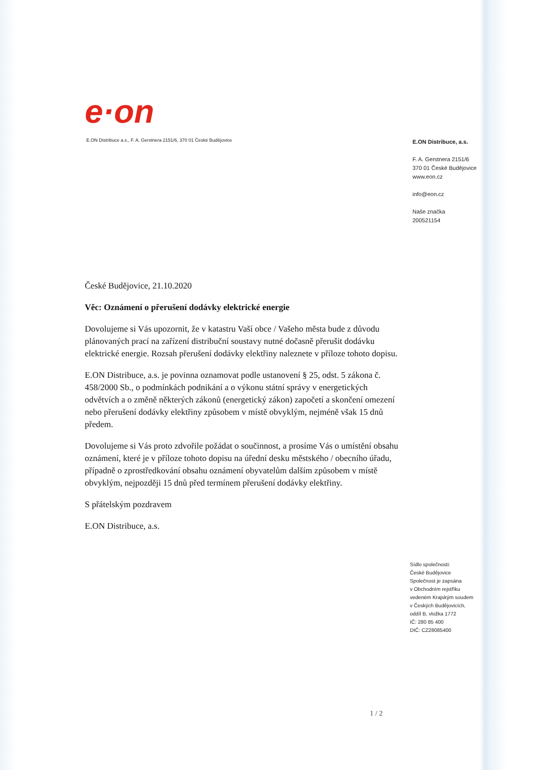e·on
E.ON Distribuce a.s., F. A. Gerstnera 2151/6, 370 01 České Budějovice
E.ON Distribuce, a.s.
F. A. Gerstnera 2151/6
370 01 České Budějovice
www.eon.cz
info@eon.cz
Naše značka
200521154
České Budějovice, 21.10.2020
Věc: Oznámení o přerušení dodávky elektrické energie
Dovolujeme si Vás upozornit, že v katastru Vaší obce / Vašeho města bude z důvodu plánovaných prací na zařízení distribuční soustavy nutné dočasně přerušit dodávku elektrické energie. Rozsah přerušení dodávky elektřiny naleznete v příloze tohoto dopisu.
E.ON Distribuce, a.s. je povinna oznamovat podle ustanovení § 25, odst. 5 zákona č. 458/2000 Sb., o podmínkách podnikání a o výkonu státní správy v energetických odvětvích a o změně některých zákonů (energetický zákon) započetí a skončení omezení nebo přerušení dodávky elektřiny způsobem v místě obvyklým, nejméně však 15 dnů předem.
Dovolujeme si Vás proto zdvořile požádat o součinnost, a prosíme Vás o umístění obsahu oznámení, které je v příloze tohoto dopisu na úřední desku městského / obecního úřadu, případně o zprostředkování obsahu oznámení obyvatelům dalším způsobem v místě obvyklým, nejpozději 15 dnů před termínem přerušení dodávky elektřiny.
S přátelským pozdravem
E.ON Distribuce, a.s.
Sídlo společnosti:
České Budějovice
Společnost je zapsána
v Obchodním rejstříku
vedeném Krajským soudem
v Českých Budějovicích,
oddíl B, vložka 1772
IČ: 280 85 400
DIČ: CZ28085400
1 / 2